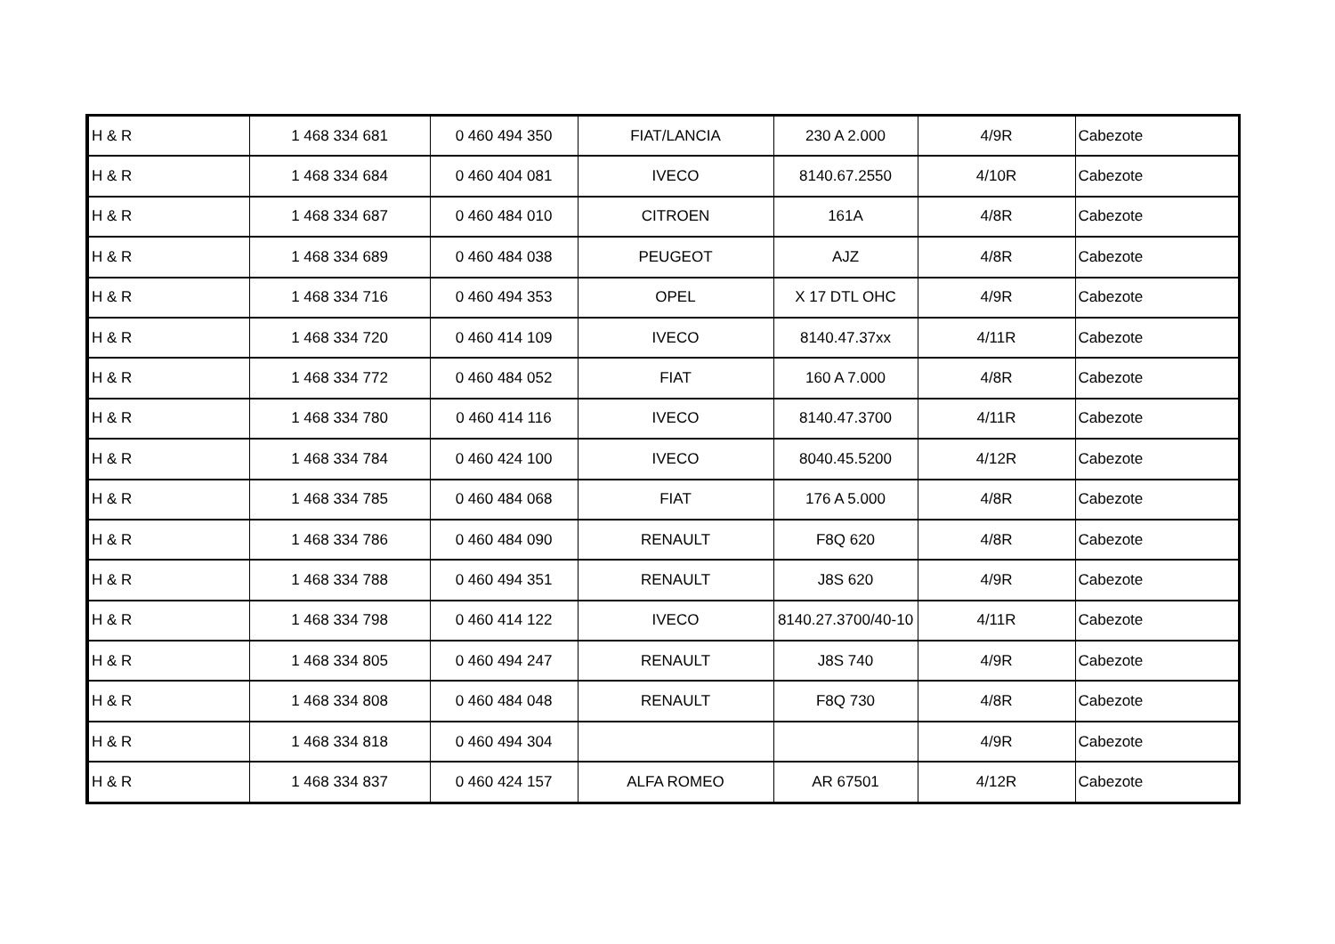| H & R | 1 468 334 681 | 0 460 494 350 | FIAT/LANCIA | 230 A 2.000 | 4/9R | Cabezote |
| H & R | 1 468 334 684 | 0 460 404 081 | IVECO | 8140.67.2550 | 4/10R | Cabezote |
| H & R | 1 468 334 687 | 0 460 484 010 | CITROEN | 161A | 4/8R | Cabezote |
| H & R | 1 468 334 689 | 0 460 484 038 | PEUGEOT | AJZ | 4/8R | Cabezote |
| H & R | 1 468 334 716 | 0 460 494 353 | OPEL | X 17 DTL OHC | 4/9R | Cabezote |
| H & R | 1 468 334 720 | 0 460 414 109 | IVECO | 8140.47.37xx | 4/11R | Cabezote |
| H & R | 1 468 334 772 | 0 460 484 052 | FIAT | 160 A 7.000 | 4/8R | Cabezote |
| H & R | 1 468 334 780 | 0 460 414 116 | IVECO | 8140.47.3700 | 4/11R | Cabezote |
| H & R | 1 468 334 784 | 0 460 424 100 | IVECO | 8040.45.5200 | 4/12R | Cabezote |
| H & R | 1 468 334 785 | 0 460 484 068 | FIAT | 176 A 5.000 | 4/8R | Cabezote |
| H & R | 1 468 334 786 | 0 460 484 090 | RENAULT | F8Q 620 | 4/8R | Cabezote |
| H & R | 1 468 334 788 | 0 460 494 351 | RENAULT | J8S 620 | 4/9R | Cabezote |
| H & R | 1 468 334 798 | 0 460 414 122 | IVECO | 8140.27.3700/40-10 | 4/11R | Cabezote |
| H & R | 1 468 334 805 | 0 460 494 247 | RENAULT | J8S 740 | 4/9R | Cabezote |
| H & R | 1 468 334 808 | 0 460 484 048 | RENAULT | F8Q 730 | 4/8R | Cabezote |
| H & R | 1 468 334 818 | 0 460 494 304 | | | 4/9R | Cabezote |
| H & R | 1 468 334 837 | 0 460 424 157 | ALFA ROMEO | AR 67501 | 4/12R | Cabezote |